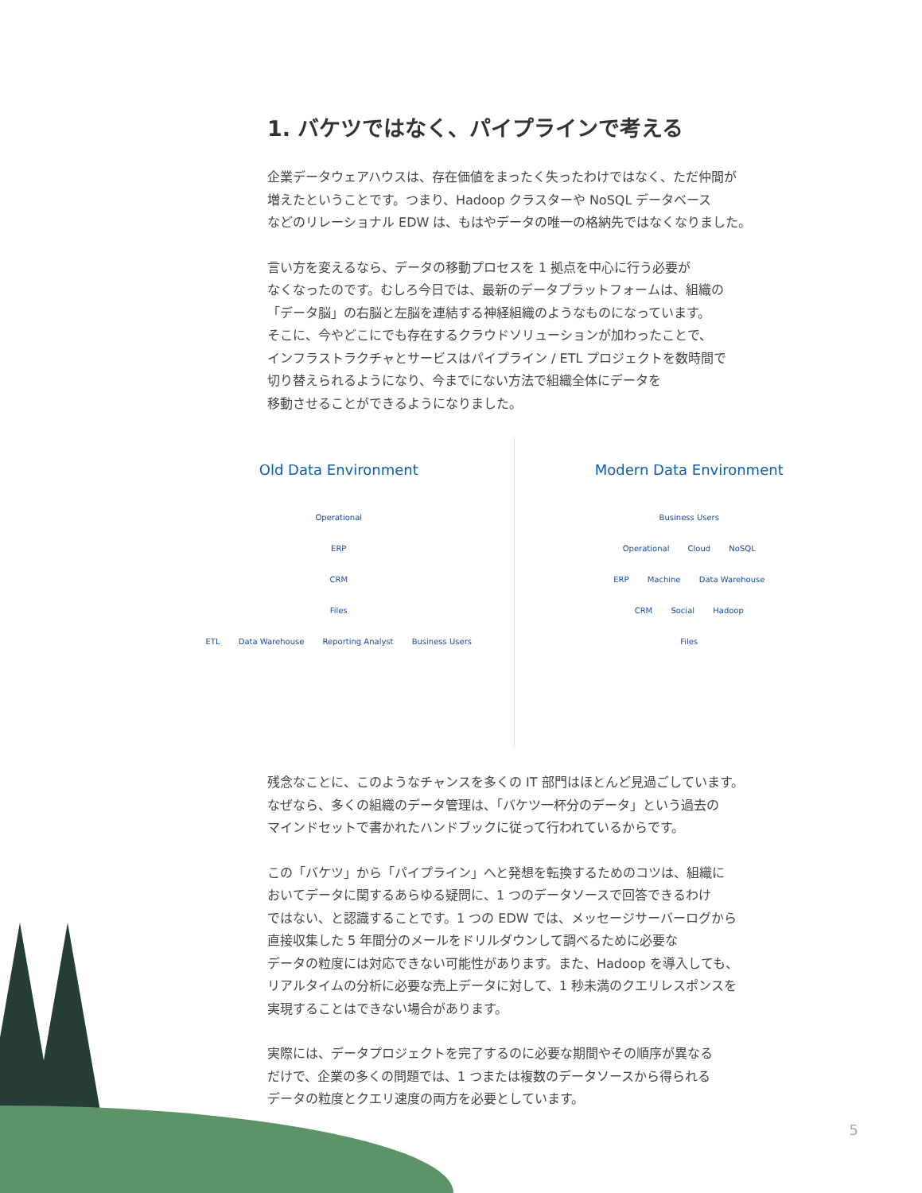1. バケツではなく、パイプラインで考える
企業データウェアハウスは、存在価値をまったく失ったわけではなく、ただ仲間が
増えたということです。つまり、Hadoop クラスターや NoSQL データベース
などのリレーショナル EDW は、もはやデータの唯一の格納先ではなくなりました。
言い方を変えるなら、データの移動プロセスを 1 拠点を中心に行う必要が
なくなったのです。むしろ今日では、最新のデータプラットフォームは、組織の
「データ脳」の右脳と左脳を連結する神経組織のようなものになっています。
そこに、今やどこにでも存在するクラウドソリューションが加わったことで、
インフラストラクチャとサービスはパイプライン / ETL プロジェクトを数時間で
切り替えられるようになり、今までにない方法で組織全体にデータを
移動させることができるようになりました。
Old Data Environment
Operational
ERP
CRM
Files
ETL Data Warehouse Reporting Analyst Business Users
Modern Data Environment
Business Users
Operational Cloud NoSQL
ERP Machine Data Warehouse
CRM Social Hadoop
Files
残念なことに、このようなチャンスを多くの IT 部門はほとんど見過ごしています。
なぜなら、多くの組織のデータ管理は、「バケツ一杯分のデータ」という過去の
マインドセットで書かれたハンドブックに従って行われているからです。
この「バケツ」から「パイプライン」へと発想を転換するためのコツは、組織に
おいてデータに関するあらゆる疑問に、1 つのデータソースで回答できるわけ
ではない、と認識することです。1 つの EDW では、メッセージサーバーログから
直接収集した 5 年間分のメールをドリルダウンして調べるために必要な
データの粒度には対応できない可能性があります。また、Hadoop を導入しても、
リアルタイムの分析に必要な売上データに対して、1 秒未満のクエリレスポンスを
実現することはできない場合があります。
実際には、データプロジェクトを完了するのに必要な期間やその順序が異なる
だけで、企業の多くの問題では、1 つまたは複数のデータソースから得られる
データの粒度とクエリ速度の両方を必要としています。
5